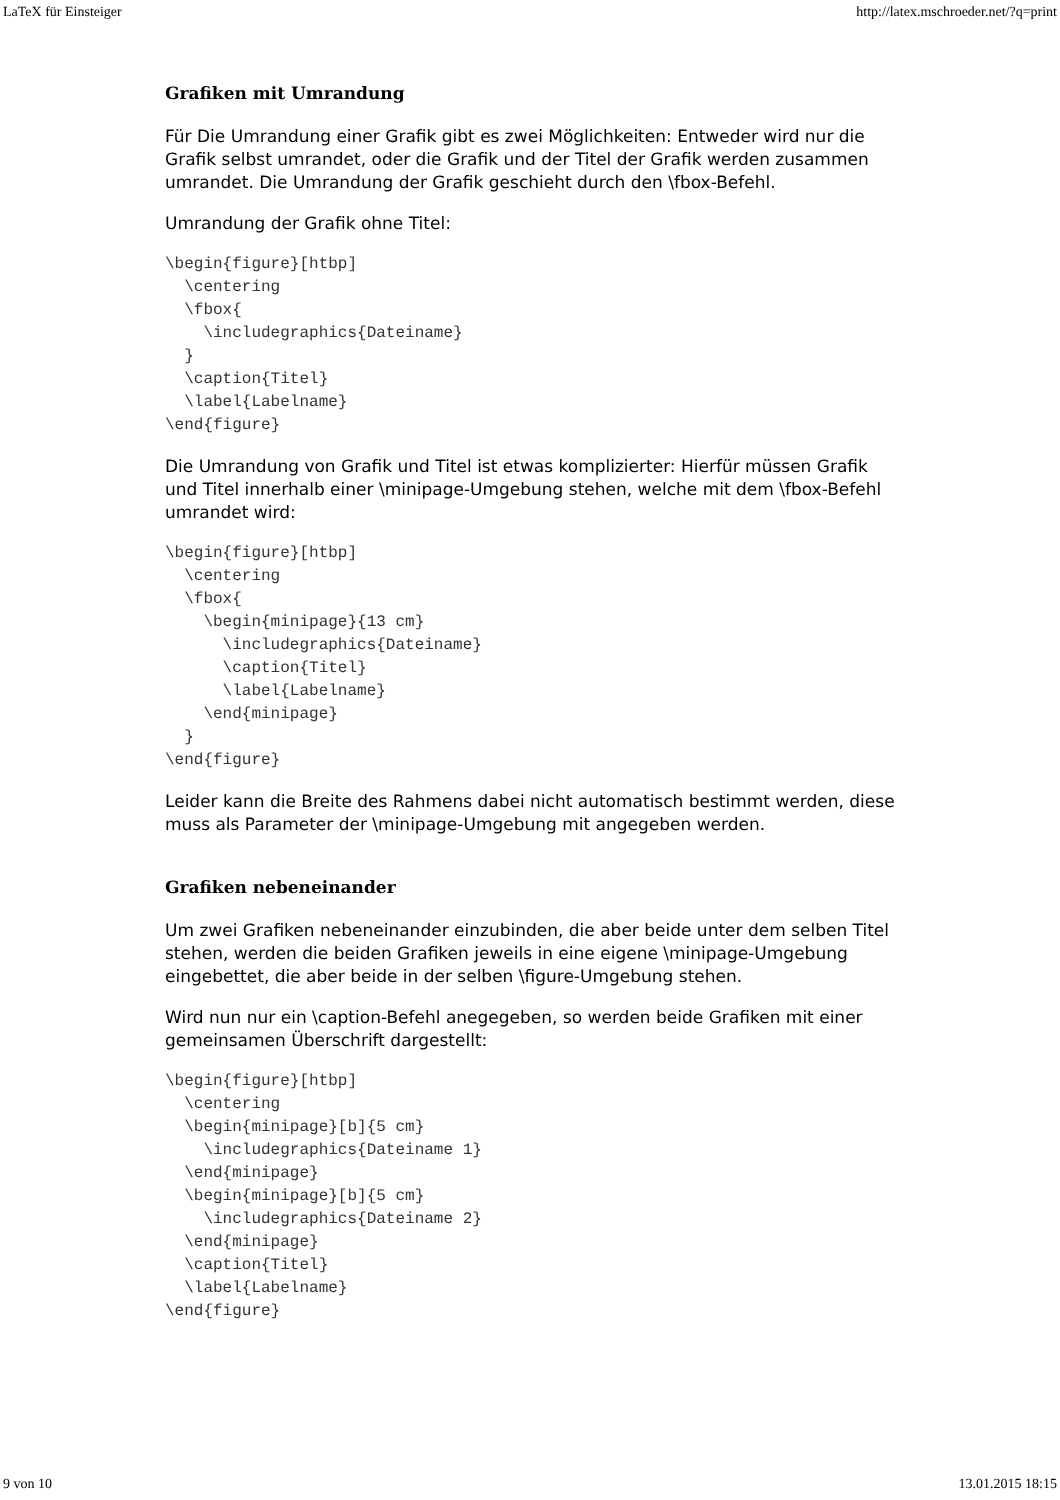LaTeX für Einsteiger http://latex.mschroeder.net/?q=print
Grafiken mit Umrandung
Für Die Umrandung einer Grafik gibt es zwei Möglichkeiten: Entweder wird nur die Grafik selbst umrandet, oder die Grafik und der Titel der Grafik werden zusammen umrandet. Die Umrandung der Grafik geschieht durch den \fbox-Befehl.
Umrandung der Grafik ohne Titel:
\begin{figure}[htbp]
  \centering
  \fbox{
    \includegraphics{Dateiname}
  }
  \caption{Titel}
  \label{Labelname}
\end{figure}
Die Umrandung von Grafik und Titel ist etwas komplizierter: Hierfür müssen Grafik und Titel innerhalb einer \minipage-Umgebung stehen, welche mit dem \fbox-Befehl umrandet wird:
\begin{figure}[htbp]
  \centering
  \fbox{
    \begin{minipage}{13 cm}
      \includegraphics{Dateiname}
      \caption{Titel}
      \label{Labelname}
    \end{minipage}
  }
\end{figure}
Leider kann die Breite des Rahmens dabei nicht automatisch bestimmt werden, diese muss als Parameter der \minipage-Umgebung mit angegeben werden.
Grafiken nebeneinander
Um zwei Grafiken nebeneinander einzubinden, die aber beide unter dem selben Titel stehen, werden die beiden Grafiken jeweils in eine eigene \minipage-Umgebung eingebettet, die aber beide in der selben \figure-Umgebung stehen.
Wird nun nur ein \caption-Befehl anegegeben, so werden beide Grafiken mit einer gemeinsamen Überschrift dargestellt:
\begin{figure}[htbp]
  \centering
  \begin{minipage}[b]{5 cm}
    \includegraphics{Dateiname 1}
  \end{minipage}
  \begin{minipage}[b]{5 cm}
    \includegraphics{Dateiname 2}
  \end{minipage}
  \caption{Titel}
  \label{Labelname}
\end{figure}
9 von 10 13.01.2015 18:15